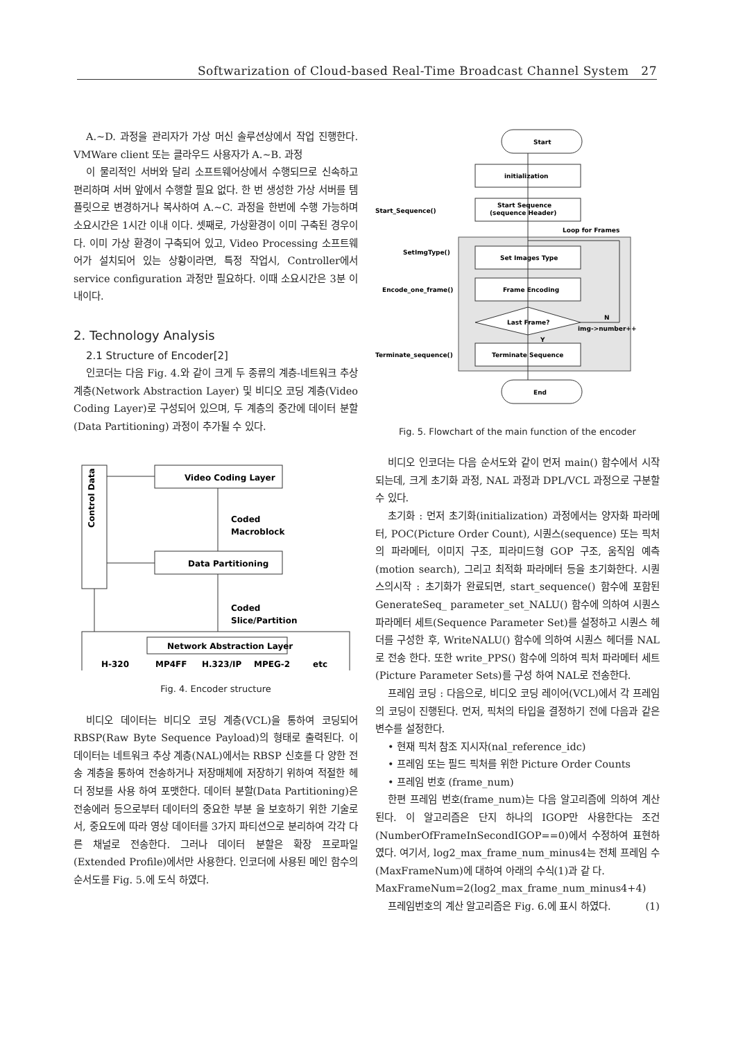Softwarization of Cloud-based Real-Time Broadcast Channel System 27
A.~D. 과정을 관리자가 가상 머신 솔루션상에서 작업 진행한다. VMWare client 또는 클라우드 사용자가 A.~B. 과정
이 물리적인 서버와 달리 소프트웨어상에서 수행되므로 신속하고 편리하며 서버 앞에서 수행할 필요 없다. 한 번 생성한 가상 서버를 템플릿으로 변경하거나 복사하여 A.~C. 과정을 한번에 수행 가능하며 소요시간은 1시간 이내 이다. 셋째로, 가상환경이 이미 구축된 경우이다. 이미 가상 환경이 구축되어 있고, Video Processing 소프트웨어가 설치되어 있는 상황이라면, 특정 작업시, Controller에서 service configuration 과정만 필요하다. 이때 소요시간은 3분 이내이다.
2. Technology Analysis
2.1 Structure of Encoder[2]
인코더는 다음 Fig. 4.와 같이 크게 두 종류의 계층-네트워크 추상 계층(Network Abstraction Layer) 및 비디오 코딩 계층(Video Coding Layer)로 구성되어 있으며, 두 계층의 중간에 데이터 분할(Data Partitioning) 과정이 추가될 수 있다.
Control Data
Video Coding Layer
Data Partitioning
Coded
Macroblock
Coded
Slice/Partition
Network Abstraction Layer
H-320
MP4FF
H.323/IP
MPEG-2
etc
Fig. 4. Encoder structure
비디오 데이터는 비디오 코딩 계층(VCL)을 통하여 코딩되어 RBSP(Raw Byte Sequence Payload)의 형태로 출력된다. 이 데이터는 네트워크 추상 계층(NAL)에서는 RBSP 신호를 다 양한 전송 계층을 통하여 전송하거나 저장매체에 저장하기 위하여 적절한 헤더 정보를 사용 하여 포맷한다. 데이터 분할(Data Partitioning)은 전송에러 등으로부터 데이터의 중요한 부분 을 보호하기 위한 기술로서, 중요도에 따라 영상 데이터를 3가지 파티션으로 분리하여 각각 다른 채널로 전송한다. 그러나 데이터 분할은 확장 프로파일(Extended Profile)에서만 사용한다. 인코더에 사용된 메인 함수의 순서도를 Fig. 5.에 도식 하였다.
Start
initialization
Start Sequence
(sequence Header)
Start_Sequence()
Loop for Frames
Set Images Type
SetImgType()
Frame Encoding
Encode_one_frame()
Last Frame?
N
img->number++
Y
Terminate Sequence
Terminate_sequence()
End
Fig. 5. Flowchart of the main function of the encoder
비디오 인코더는 다음 순서도와 같이 먼저 main() 함수에서 시작되는데, 크게 초기화 과정, NAL 과정과 DPL/VCL 과정으로 구분할 수 있다.
초기화 : 먼저 초기화(initialization) 과정에서는 양자화 파라메터, POC(Picture Order Count), 시퀀스(sequence) 또는 픽처의 파라메터, 이미지 구조, 피라미드형 GOP 구조, 움직임 예측(motion search), 그리고 최적화 파라메터 등을 초기화한다. 시퀀스의시작 : 초기화가 완료되면, start_sequence() 함수에 포함된 GenerateSeq_ parameter_set_NALU() 함수에 의하여 시퀀스 파라메터 세트(Sequence Parameter Set)를 설정하고 시퀀스 헤더를 구성한 후, WriteNALU() 함수에 의하여 시퀀스 헤더를 NAL로 전송 한다. 또한 write_PPS() 함수에 의하여 픽처 파라메터 세트(Picture Parameter Sets)를 구성 하여 NAL로 전송한다.
프레임 코딩 : 다음으로, 비디오 코딩 레이어(VCL)에서 각 프레임의 코딩이 진행된다. 먼저, 픽처의 타입을 결정하기 전에 다음과 같은 변수를 설정한다.
• 현재 픽처 참조 지시자(nal_reference_idc)
• 프레임 또는 필드 픽처를 위한 Picture Order Counts
• 프레임 번호 (frame_num)
한편 프레임 번호(frame_num)는 다음 알고리즘에 의하여 계산된다. 이 알고리즘은 단지 하나의 IGOP만 사용한다는 조건(NumberOfFrameInSecondIGOP==0)에서 수정하여 표현하였다. 여기서, log2_max_frame_num_minus4는 전체 프레임 수(MaxFrameNum)에 대하여 아래의 수식(1)과 같 다.
MaxFrameNum=2(log2_max_frame_num_minus4+4) (1)
프레임번호의 계산 알고리즘은 Fig. 6.에 표시 하였다.